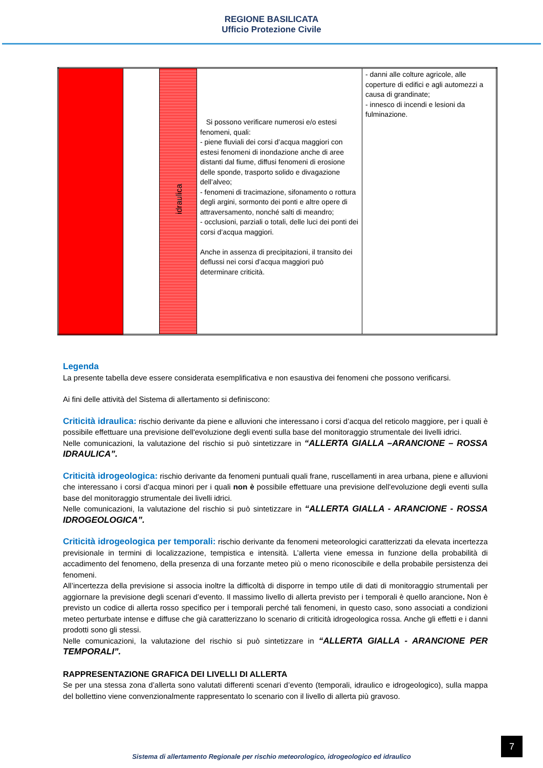REGIONE BASILICATA
Ufficio Protezione Civile
| | | idraulica | Si possono verificare numerosi e/o estesi fenomeni, quali: - piene fluviali dei corsi d’acqua maggiori con estesi fenomeni di inondazione anche di aree distanti dal fiume, diffusi fenomeni di erosione delle sponde, trasporto solido e divagazione dell’alveo; - fenomeni di tracimazione, sifonamento o rottura degli argini, sormonto dei ponti e altre opere di attraversamento, nonché salti di meandro; - occlusioni, parziali o totali, delle luci dei ponti dei corsi d’acqua maggiori. Anche in assenza di precipitazioni, il transito dei deflussi nei corsi d’acqua maggiori può determinare criticità. | - danni alle colture agricole, alle coperture di edifici e agli automezzi a causa di grandinate; - innesco di incendi e lesioni da fulminazione. |
Legenda
La presente tabella deve essere considerata esemplificativa e non esaustiva dei fenomeni che possono verificarsi.
Ai fini delle attività del Sistema di allertamento si definiscono:
Criticità idraulica: rischio derivante da piene e alluvioni che interessano i corsi d’acqua del reticolo maggiore, per i quali è possibile effettuare una previsione dell'evoluzione degli eventi sulla base del monitoraggio strumentale dei livelli idrici.
Nelle comunicazioni, la valutazione del rischio si può sintetizzare in “ALLERTA GIALLA –ARANCIONE – ROSSA IDRAULICA”.
Criticità idrogeologica: rischio derivante da fenomeni puntuali quali frane, ruscellamenti in area urbana, piene e alluvioni che interessano i corsi d’acqua minori per i quali non è possibile effettuare una previsione dell'evoluzione degli eventi sulla base del monitoraggio strumentale dei livelli idrici.
Nelle comunicazioni, la valutazione del rischio si può sintetizzare in “ALLERTA GIALLA - ARANCIONE - ROSSA IDROGEOLOGICA”.
Criticità idrogeologica per temporali: rischio derivante da fenomeni meteorologici caratterizzati da elevata incertezza previsionale in termini di localizzazione, tempistica e intensità. L’allerta viene emessa in funzione della probabilità di accadimento del fenomeno, della presenza di una forzante meteo più o meno riconoscibile e della probabile persistenza dei fenomeni.
All’incertezza della previsione si associa inoltre la difficoltà di disporre in tempo utile di dati di monitoraggio strumentali per aggiornare la previsione degli scenari d’evento. Il massimo livello di allerta previsto per i temporali è quello arancione. Non è previsto un codice di allerta rosso specifico per i temporali perché tali fenomeni, in questo caso, sono associati a condizioni meteo perturbate intense e diffuse che già caratterizzano lo scenario di criticità idrogeologica rossa. Anche gli effetti e i danni prodotti sono gli stessi.
Nelle comunicazioni, la valutazione del rischio si può sintetizzare in “ALLERTA GIALLA - ARANCIONE PER TEMPORALI”.
RAPPRESENTAZIONE GRAFICA DEI LIVELLI DI ALLERTA
Se per una stessa zona d’allerta sono valutati differenti scenari d’evento (temporali, idraulico e idrogeologico), sulla mappa del bollettino viene convenzionalmente rappresentato lo scenario con il livello di allerta più gravoso.
7
Sistema di allertamento Regionale per rischio meteorologico, idrogeologico ed idraulico